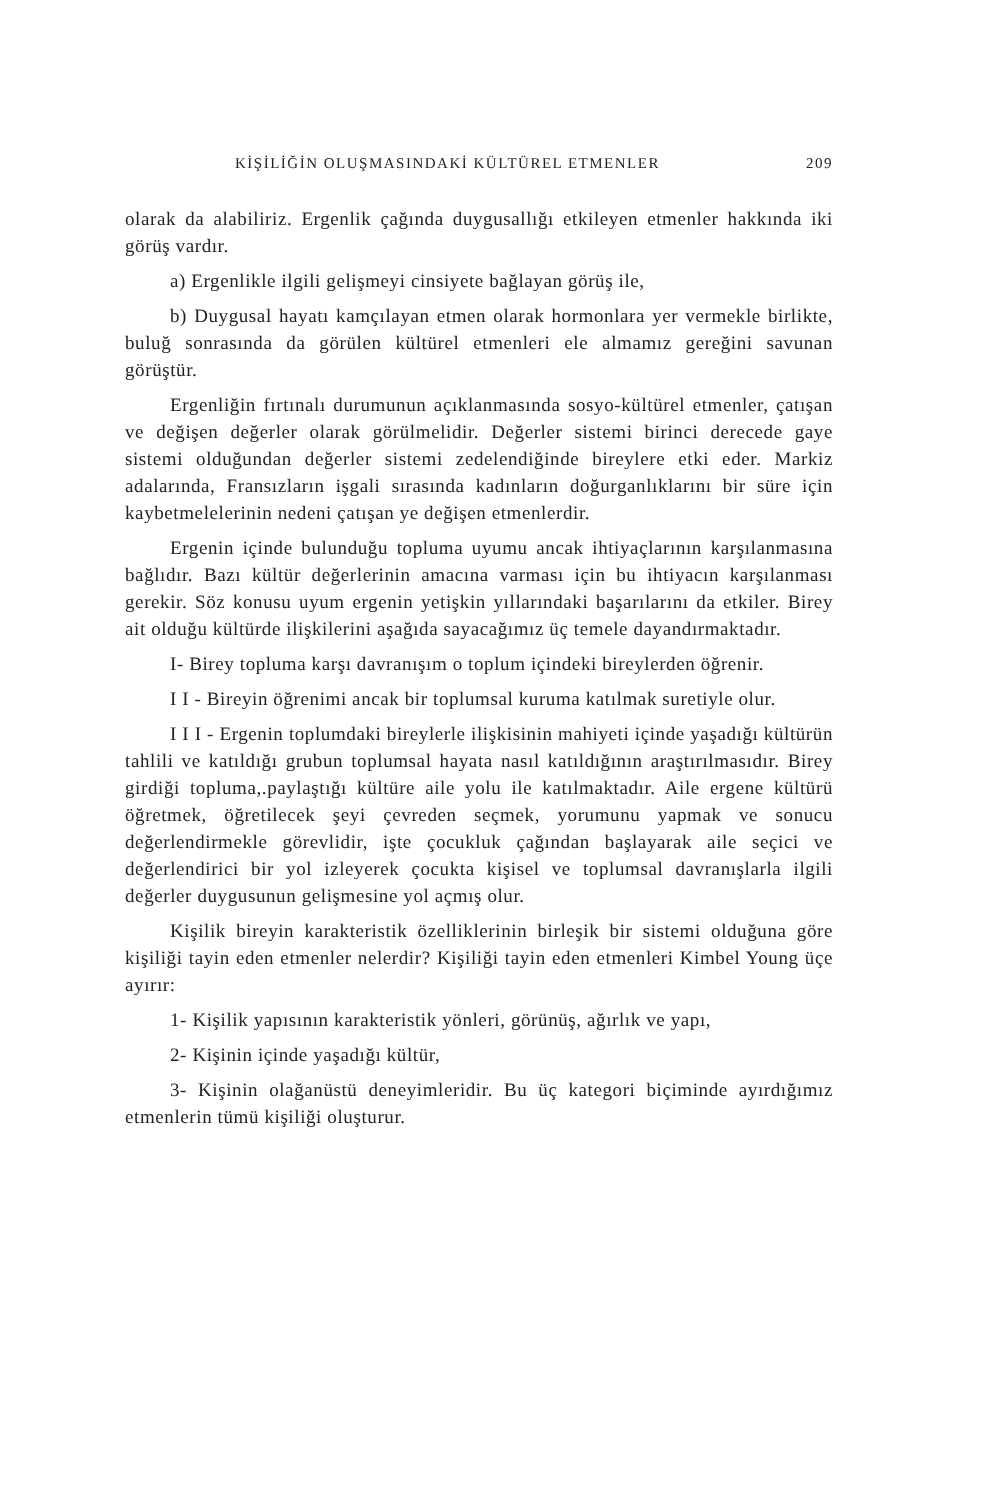KİŞİLİĞİN OLUŞMASINDAKİ KÜLTÜREL ETMENLER 209
olarak da alabiliriz. Ergenlik çağında duygusallığı etkileyen etmenler hakkında iki görüş vardır.
a) Ergenlikle ilgili gelişmeyi cinsiyete bağlayan görüş ile,
b) Duygusal hayatı kamçılayan etmen olarak hormonlara yer vermekle birlikte, buluğ sonrasında da görülen kültürel etmenleri ele almamız gereğini savunan görüştür.
Ergenliğin fırtınalı durumunun açıklanmasında sosyo-kültürel etmenler, çatışan ve değişen değerler olarak görülmelidir. Değerler sistemi birinci derecede gaye sistemi olduğundan değerler sistemi zedelendiğinde bireylere etki eder. Markiz adalarında, Fransızların işgali sırasında kadınların doğurganlıklarını bir süre için kaybetmelelerinin nedeni çatışan ye değişen etmenlerdir.
Ergenin içinde bulunduğu topluma uyumu ancak ihtiyaçlarının karşılanmasına bağlıdır. Bazı kültür değerlerinin amacına varması için bu ihtiyacın karşılanması gerekir. Söz konusu uyum ergenin yetişkin yıllarındaki başarılarını da etkiler. Birey ait olduğu kültürde ilişkilerini aşağıda sayacağımız üç temele dayandırmaktadır.
I- Birey topluma karşı davranışım o toplum içindeki bireylerden öğrenir.
I I - Bireyin öğrenimi ancak bir toplumsal kuruma katılmak suretiyle olur.
I I I - Ergenin toplumdaki bireylerle ilişkisinin mahiyeti içinde yaşadığı kültürün tahlili ve katıldığı grubun toplumsal hayata nasıl katıldığının araştırılmasıdır. Birey girdiği topluma,.paylaştığı kültüre aile yolu ile katılmaktadır. Aile ergene kültürü öğretmek, öğretilecek şeyi çevreden seçmek, yorumunu yapmak ve sonucu değerlendirmekle görevlidir, işte çocukluk çağından başlayarak aile seçici ve değerlendirici bir yol izleyerek çocukta kişisel ve toplumsal davranışlarla ilgili değerler duygusunun gelişmesine yol açmış olur.
Kişilik bireyin karakteristik özelliklerinin birleşik bir sistemi olduğuna göre kişiliği tayin eden etmenler nelerdir? Kişiliği tayin eden etmenleri Kimbel Young üçe ayırır:
1- Kişilik yapısının karakteristik yönleri, görünüş, ağırlık ve yapı,
2- Kişinin içinde yaşadığı kültür,
3- Kişinin olağanüstü deneyimleridir. Bu üç kategori biçiminde ayırdığımız etmenlerin tümü kişiliği oluşturur.